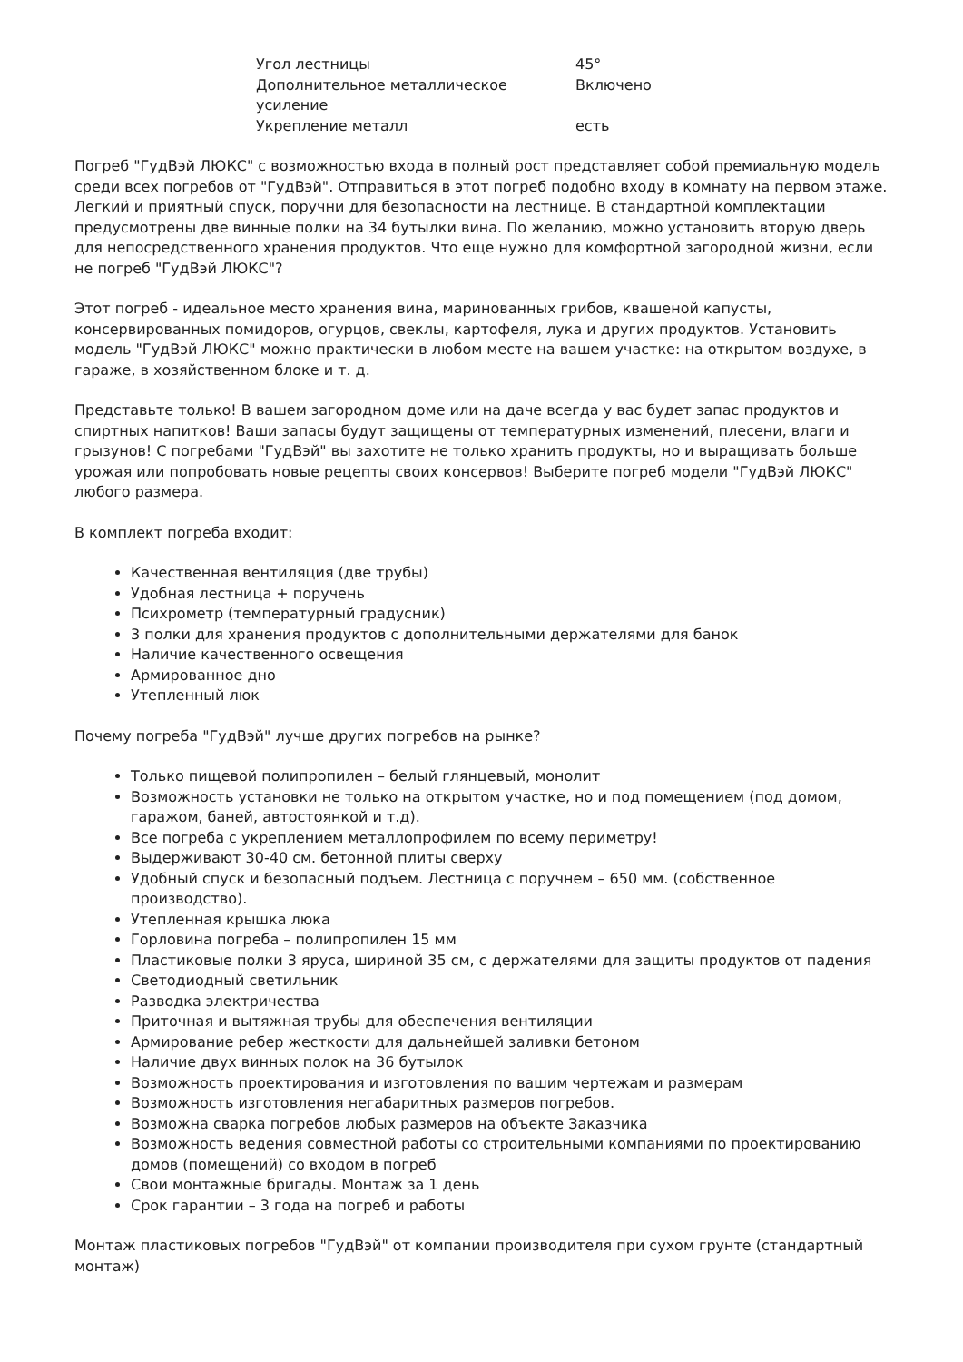| Угол лестницы | 45° |
| Дополнительное металлическое усиление | Включено |
| Укрепление металл | есть |
Погреб "ГудВэй ЛЮКС" с возможностью входа в полный рост представляет собой премиальную модель среди всех погребов от "ГудВэй". Отправиться в этот погреб подобно входу в комнату на первом этаже. Легкий и приятный спуск, поручни для безопасности на лестнице. В стандартной комплектации предусмотрены две винные полки на 34 бутылки вина. По желанию, можно установить вторую дверь для непосредственного хранения продуктов. Что еще нужно для комфортной загородной жизни, если не погреб "ГудВэй ЛЮКС"?
Этот погреб - идеальное место хранения вина, маринованных грибов, квашеной капусты, консервированных помидоров, огурцов, свеклы, картофеля, лука и других продуктов. Установить модель "ГудВэй ЛЮКС" можно практически в любом месте на вашем участке: на открытом воздухе, в гараже, в хозяйственном блоке и т. д.
Представьте только! В вашем загородном доме или на даче всегда у вас будет запас продуктов и спиртных напитков! Ваши запасы будут защищены от температурных изменений, плесени, влаги и грызунов! С погребами "ГудВэй" вы захотите не только хранить продукты, но и выращивать больше урожая или попробовать новые рецепты своих консервов! Выберите погреб модели "ГудВэй ЛЮКС" любого размера.
В комплект погреба входит:
Качественная вентиляция (две трубы)
Удобная лестница + поручень
Психрометр (температурный градусник)
3 полки для хранения продуктов с дополнительными держателями для банок
Наличие качественного освещения
Армированное дно
Утепленный люк
Почему погреба "ГудВэй" лучше других погребов на рынке?
Только пищевой полипропилен – белый глянцевый, монолит
Возможность установки не только на открытом участке, но и под помещением (под домом, гаражом, баней, автостоянкой и т.д).
Все погреба с укреплением металлопрофилем по всему периметру!
Выдерживают 30-40 см. бетонной плиты сверху
Удобный спуск и безопасный подъем. Лестница с поручнем – 650 мм. (собственное производство).
Утепленная крышка люка
Горловина погреба – полипропилен 15 мм
Пластиковые полки 3 яруса, шириной 35 см, с держателями для защиты продуктов от падения
Светодиодный светильник
Разводка электричества
Приточная и вытяжная трубы для обеспечения вентиляции
Армирование ребер жесткости для дальнейшей заливки бетоном
Наличие двух винных полок на 36 бутылок
Возможность проектирования и изготовления по вашим чертежам и размерам
Возможность изготовления негабаритных размеров погребов.
Возможна сварка погребов любых размеров на объекте Заказчика
Возможность ведения совместной работы со строительными компаниями по проектированию домов (помещений) со входом в погреб
Свои монтажные бригады. Монтаж за 1 день
Срок гарантии – 3 года на погреб и работы
Монтаж пластиковых погребов "ГудВэй" от компании производителя при сухом грунте (стандартный монтаж)